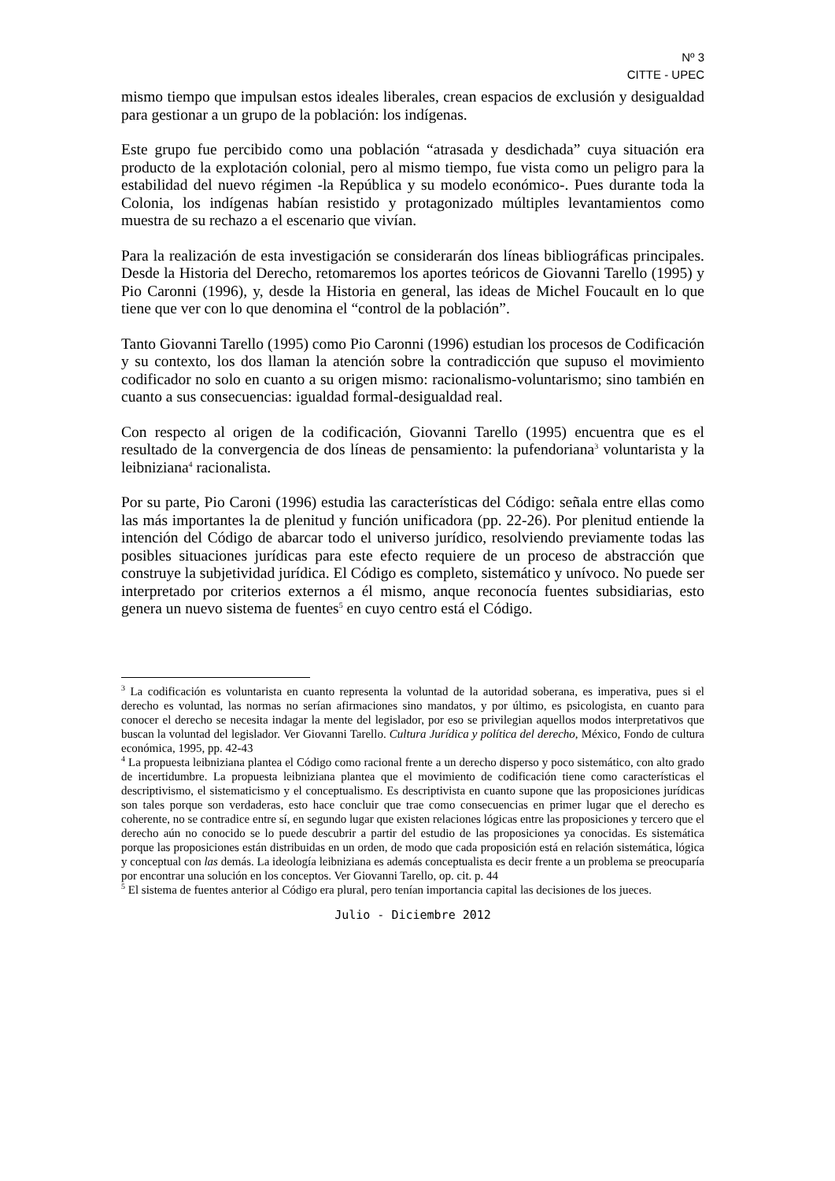Nº 3
CITTE - UPEC
mismo tiempo que impulsan estos ideales liberales, crean espacios de exclusión y desigualdad para gestionar a un grupo de la población: los indígenas.
Este grupo fue percibido como una población “atrasada y desdichada” cuya situación era producto de la explotación colonial, pero al mismo tiempo, fue vista como un peligro para la estabilidad del nuevo régimen -la República y su modelo económico-. Pues durante toda la Colonia, los indígenas habían resistido y protagonizado múltiples levantamientos como muestra de su rechazo a el escenario que vivían.
Para la realización de esta investigación se considerarán dos líneas bibliográficas principales. Desde la Historia del Derecho, retomaremos los aportes teóricos de Giovanni Tarello (1995) y Pio Caronni (1996), y, desde la Historia en general, las ideas de Michel Foucault en lo que tiene que ver con lo que denomina el “control de la población”.
Tanto Giovanni Tarello (1995) como Pio Caronni (1996) estudian los procesos de Codificación y su contexto, los dos llaman la atención sobre la contradicción que supuso el movimiento codificador no solo en cuanto a su origen mismo: racionalismo-voluntarismo; sino también en cuanto a sus consecuencias: igualdad formal-desigualdad real.
Con respecto al origen de la codificación, Giovanni Tarello (1995) encuentra que es el resultado de la convergencia de dos líneas de pensamiento: la pufendoriana<sup>3</sup> voluntarista y la leibniziana<sup>4</sup> racionalista.
Por su parte, Pio Caroni (1996) estudia las características del Código: señala entre ellas como las más importantes la de plenitud y función unificadora (pp. 22-26). Por plenitud entiende la intención del Código de abarcar todo el universo jurídico, resolviendo previamente todas las posibles situaciones jurídicas para este efecto requiere de un proceso de abstracción que construye la subjetividad jurídica. El Código es completo, sistemático y unívoco. No puede ser interpretado por criterios externos a él mismo, anque reconocía fuentes subsidiarias, esto genera un nuevo sistema de fuentes<sup>5</sup> en cuyo centro está el Código.
<sup>3</sup> La codificación es voluntarista en cuanto representa la voluntad de la autoridad soberana, es imperativa, pues si el derecho es voluntad, las normas no serían afirmaciones sino mandatos, y por último, es psicologista, en cuanto para conocer el derecho se necesita indagar la mente del legislador, por eso se privilegian aquellos modos interpretativos que buscan la voluntad del legislador. Ver Giovanni Tarello. Cultura Jurídica y política del derecho, México, Fondo de cultura económica, 1995, pp. 42-43
<sup>4</sup> La propuesta leibniziana plantea el Código como racional frente a un derecho disperso y poco sistemático, con alto grado de incertidumbre. La propuesta leibniziana plantea que el movimiento de codificación tiene como características el descriptivismo, el sistematicismo y el conceptualismo. Es descriptivista en cuanto supone que las proposiciones jurídicas son tales porque son verdaderas, esto hace concluir que trae como consecuencias en primer lugar que el derecho es coherente, no se contradice entre sí, en segundo lugar que existen relaciones lógicas entre las proposiciones y tercero que el derecho aún no conocido se lo puede descubrir a partir del estudio de las proposiciones ya conocidas. Es sistemática porque las proposiciones están distribuidas en un orden, de modo que cada proposición está en relación sistemática, lógica y conceptual con las demás. La ideología leibniziana es además conceptualista es decir frente a un problema se preocuparía por encontrar una solución en los conceptos. Ver Giovanni Tarello, op. cit. p. 44
<sup>5</sup> El sistema de fuentes anterior al Código era plural, pero tenían importancia capital las decisiones de los jueces.
Julio - Diciembre 2012